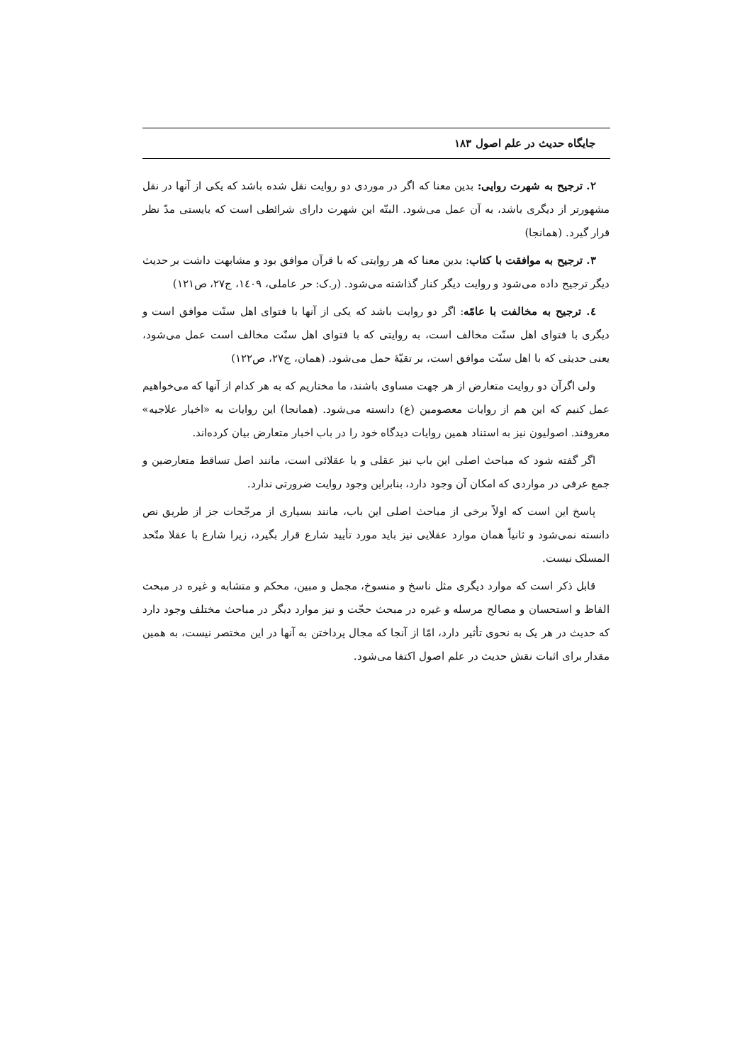جایگاه حدیث در علم اصول ۱۸۳
۲. ترجیح به شهرت روایی: بدین معنا که اگر در موردی دو روایت نقل شده باشد که یکی از آنها در نقل مشهورتر از دیگری باشد، به آن عمل می‌شود. البتّه این شهرت دارای شرائطی است که بایستی مدّ نظر قرار گیرد. (همانجا)
۳. ترجیح به موافقت با کتاب: بدین معنا که هر روایتی که با قرآن موافق بود و مشابهت داشت بر حدیث دیگر ترجیح داده می‌شود و روایت دیگر کنار گذاشته می‌شود. (ر.ک: حر عاملی، ۱٤۰۹، ج۲۷، ص۱۲۱)
٤. ترجیح به مخالفت با عامّه: اگر دو روایت باشد که یکی از آنها با فتوای اهل سنّت موافق است و دیگری با فتوای اهل سنّت مخالف است، به روایتی که با فتوای اهل سنّت مخالف است عمل می‌شود، یعنی حدیثی که با اهل سنّت موافق است، بر تقیّهٔ حمل می‌شود. (همان، ج۲۷، ص۱۲۲)
ولی اگرآن دو روایت متعارض از هر جهت مساوی باشند، ما مختاریم که به هر کدام از آنها که می‌خواهیم عمل کنیم که این هم از روایات معصومین (ع) دانسته می‌شود. (همانجا) این روایات به «اخبار علاجیه» معروفند. اصولیون نیز به استناد همین روایات دیدگاه خود را در باب اخبار متعارض بیان کرده‌اند.
اگر گفته شود که مباحث اصلی این باب نیز عقلی و یا عقلائی است، مانند اصل تساقط متعارضین و جمع عرفی در مواردی که امکان آن وجود دارد، بنابراین وجود روایت ضرورتی ندارد.
پاسخ این است که اولاً برخی از مباحث اصلی این باب، مانند بسیاری از مرجّحات جز از طریق نص دانسته نمی‌شود و ثانیاً همان موارد عقلایی نیز باید مورد تأیید شارع قرار بگیرد، زیرا شارع با عقلا متّحد المسلک نیست.
قابل ذکر است که موارد دیگری مثل ناسخ و منسوخ، مجمل و مبین، محکم و متشابه و غیره در مبحث الفاظ و استحسان و مصالح مرسله و غیره در مبحث حجّت و نیز موارد دیگر در مباحث مختلف وجود دارد که حدیث در هر یک به نحوی تأثیر دارد، امّا از آنجا که مجال پرداختن به آنها در این مختصر نیست، به همین مقدار برای اثبات نقش حدیث در علم اصول اکتفا می‌شود.